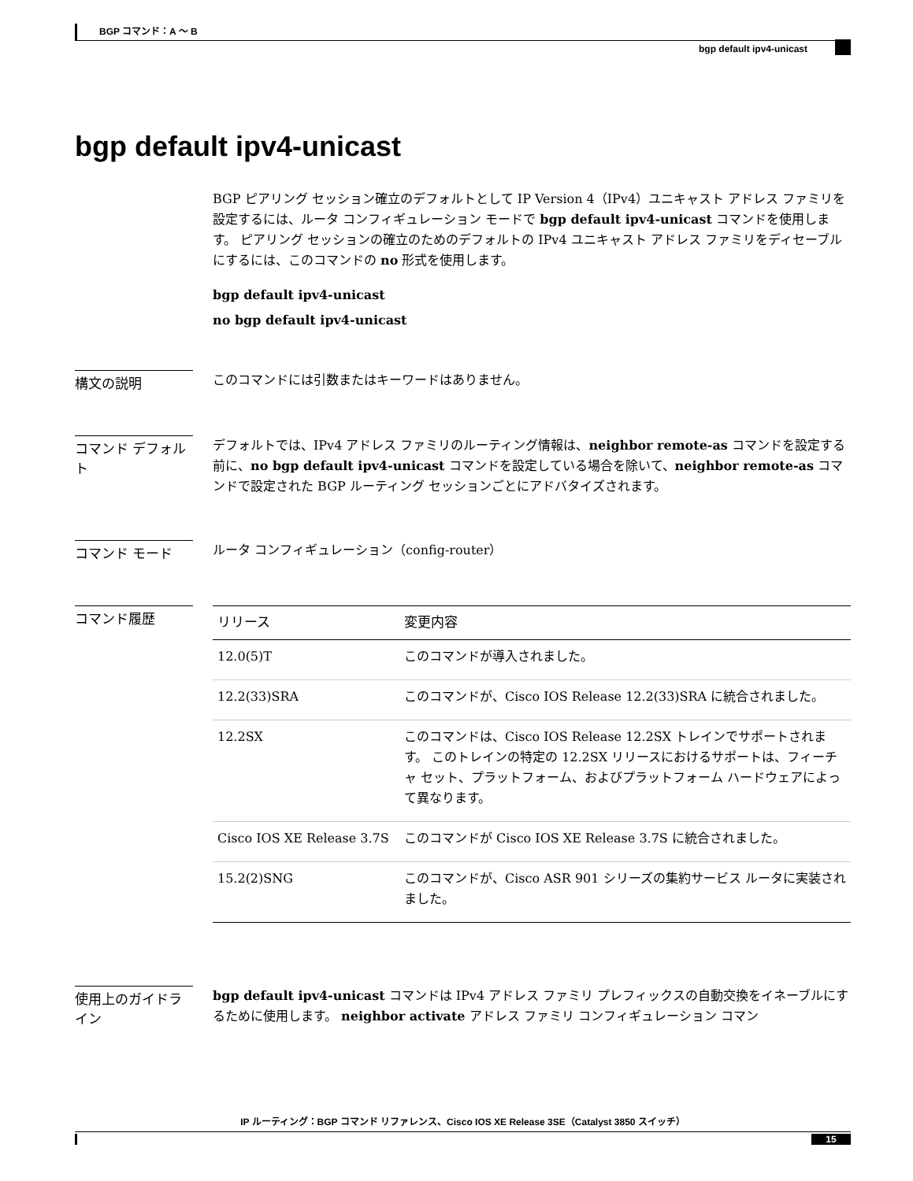BGP コマンド：A ～ B
bgp default ipv4-unicast
bgp default ipv4-unicast
BGP ピアリング セッション確立のデフォルトとして IP Version 4（IPv4）ユニキャスト アドレス ファミリを設定するには、ルータ コンフィギュレーション モードで bgp default ipv4-unicast コマンドを使用します。 ピアリング セッションの確立のためのデフォルトの IPv4 ユニキャスト アドレス ファミリをディセーブルにするには、このコマンドの no 形式を使用します。
bgp default ipv4-unicast
no bgp default ipv4-unicast
構文の説明
このコマンドには引数またはキーワードはありません。
コマンド デフォルト
デフォルトでは、IPv4 アドレス ファミリのルーティング情報は、neighbor remote-as コマンドを設定する前に、no bgp default ipv4-unicast コマンドを設定している場合を除いて、neighbor remote-as コマンドで設定された BGP ルーティング セッションごとにアドバタイズされます。
コマンド モード
ルータ コンフィギュレーション（config-router）
コマンド履歴
| リリース | 変更内容 |
| --- | --- |
| 12.0(5)T | このコマンドが導入されました。 |
| 12.2(33)SRA | このコマンドが、Cisco IOS Release 12.2(33)SRA に統合されました。 |
| 12.2SX | このコマンドは、Cisco IOS Release 12.2SX トレインでサポートされます。 このトレインの特定の 12.2SX リリースにおけるサポートは、フィーチャ セット、プラットフォーム、およびプラットフォーム ハードウェアによって異なります。 |
| Cisco IOS XE Release 3.7S | このコマンドが Cisco IOS XE Release 3.7S に統合されました。 |
| 15.2(2)SNG | このコマンドが、Cisco ASR 901 シリーズの集約サービス ルータに実装されました。 |
使用上のガイドライン
bgp default ipv4-unicast コマンドは IPv4 アドレス ファミリ プレフィックスの自動交換をイネーブルにするために使用します。 neighbor activate アドレス ファミリ コンフィギュレーション コマン
IP ルーティング：BGP コマンド リファレンス、Cisco IOS XE Release 3SE（Catalyst 3850 スイッチ）
15